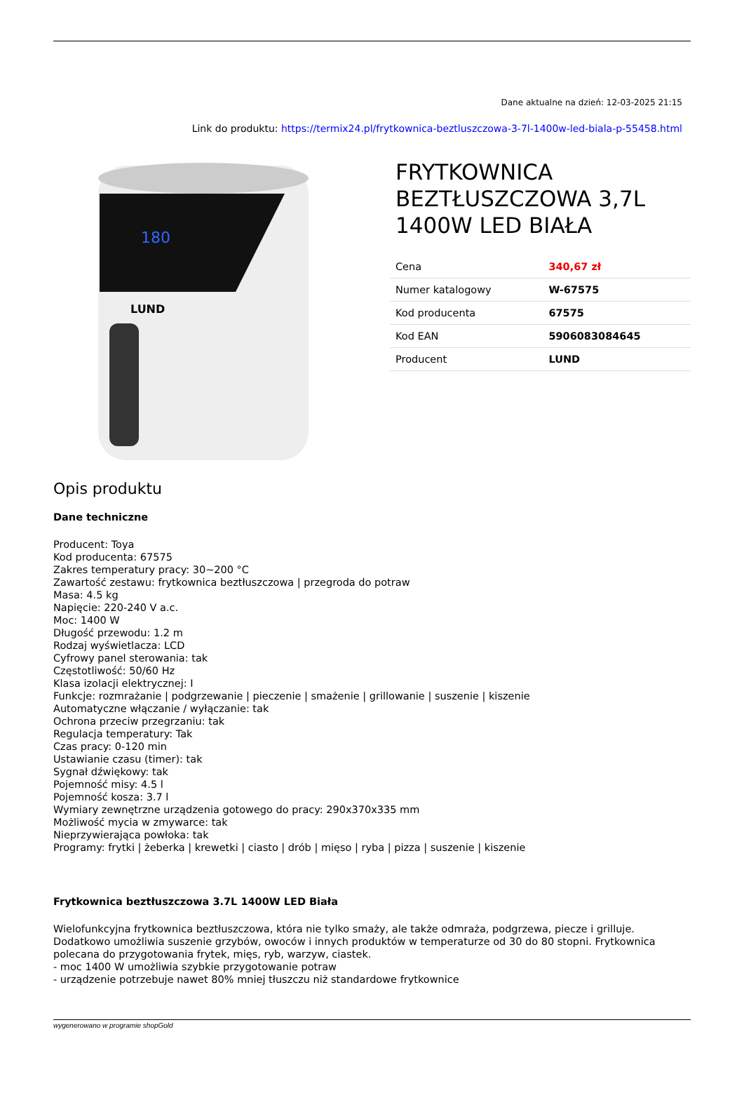Dane aktualne na dzień: 12-03-2025 21:15
Link do produktu: https://termix24.pl/frytkownica-beztluszczowa-3-7l-1400w-led-biala-p-55458.html
180
LUND
FRYTKOWNICA BEZTŁUSZCZOWA 3,7L 1400W LED BIAŁA
| Cena | 340,67 zł |
| Numer katalogowy | W-67575 |
| Kod producenta | 67575 |
| Kod EAN | 5906083084645 |
| Producent | LUND |
Opis produktu
Dane techniczne
Producent: Toya
Kod producenta: 67575
Zakres temperatury pracy: 30~200 °C
Zawartość zestawu: frytkownica beztłuszczowa | przegroda do potraw
Masa: 4.5 kg
Napięcie: 220-240 V a.c.
Moc: 1400 W
Długość przewodu: 1.2 m
Rodzaj wyświetlacza: LCD
Cyfrowy panel sterowania: tak
Częstotliwość: 50/60 Hz
Klasa izolacji elektrycznej: I
Funkcje: rozmrażanie | podgrzewanie | pieczenie | smażenie | grillowanie | suszenie | kiszenie
Automatyczne włączanie / wyłączanie: tak
Ochrona przeciw przegrzaniu: tak
Regulacja temperatury: Tak
Czas pracy: 0-120 min
Ustawianie czasu (timer): tak
Sygnał dźwiękowy: tak
Pojemność misy: 4.5 l
Pojemność kosza: 3.7 l
Wymiary zewnętrzne urządzenia gotowego do pracy: 290x370x335 mm
Możliwość mycia w zmywarce: tak
Nieprzywierająca powłoka: tak
Programy: frytki | żeberka | krewetki | ciasto | drób | mięso | ryba | pizza | suszenie | kiszenie
Frytkownica beztłuszczowa 3.7L 1400W LED Biała
Wielofunkcyjna frytkownica beztłuszczowa, która nie tylko smaży, ale także odmraża, podgrzewa, piecze i grilluje. Dodatkowo umożliwia suszenie grzybów, owoców i innych produktów w temperaturze od 30 do 80 stopni. Frytkownica polecana do przygotowania frytek, mięs, ryb, warzyw, ciastek.
- moc 1400 W umożliwia szybkie przygotowanie potraw
- urządzenie potrzebuje nawet 80% mniej tłuszczu niż standardowe frytkownice
wygenerowano w programie shopGold